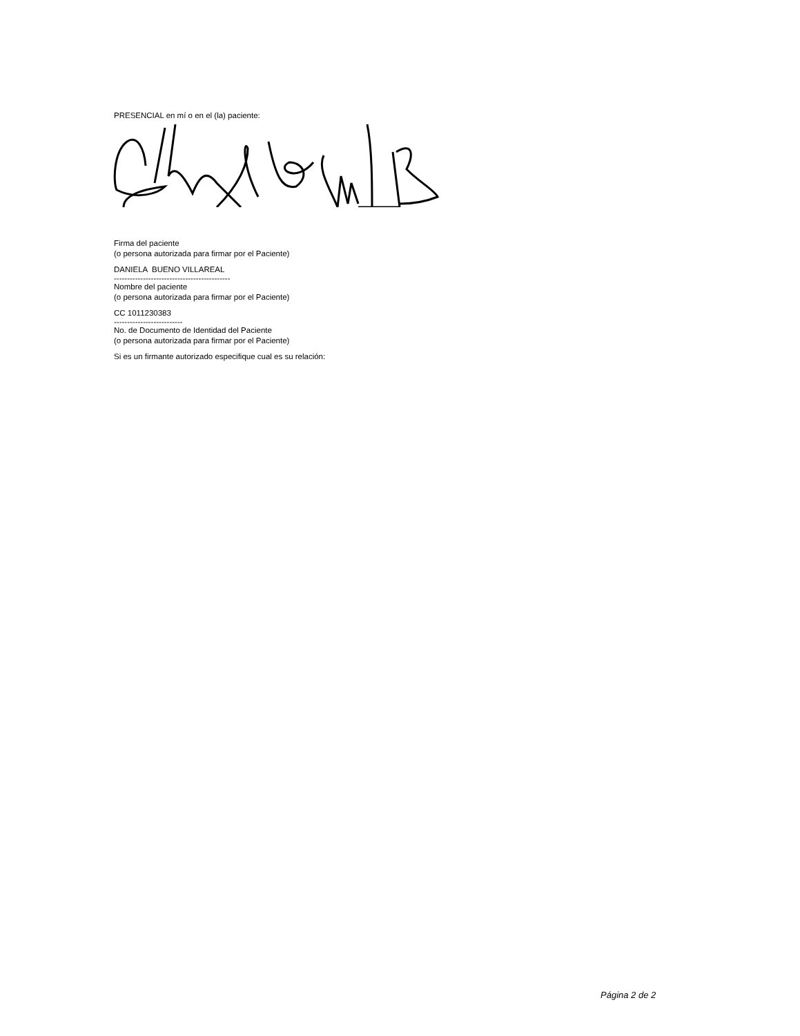PRESENCIAL en mí o en el (la) paciente:
Firma del paciente
(o persona autorizada para firmar por el Paciente)
DANIELA BUENO VILLAREAL
--------------------------------------------
Nombre del paciente
(o persona autorizada para firmar por el Paciente)
CC 1011230383
--------------------------
No. de Documento de Identidad del Paciente
(o persona autorizada para firmar por el Paciente)
Si es un firmante autorizado especifique cual es su relación:
Página 2 de 2